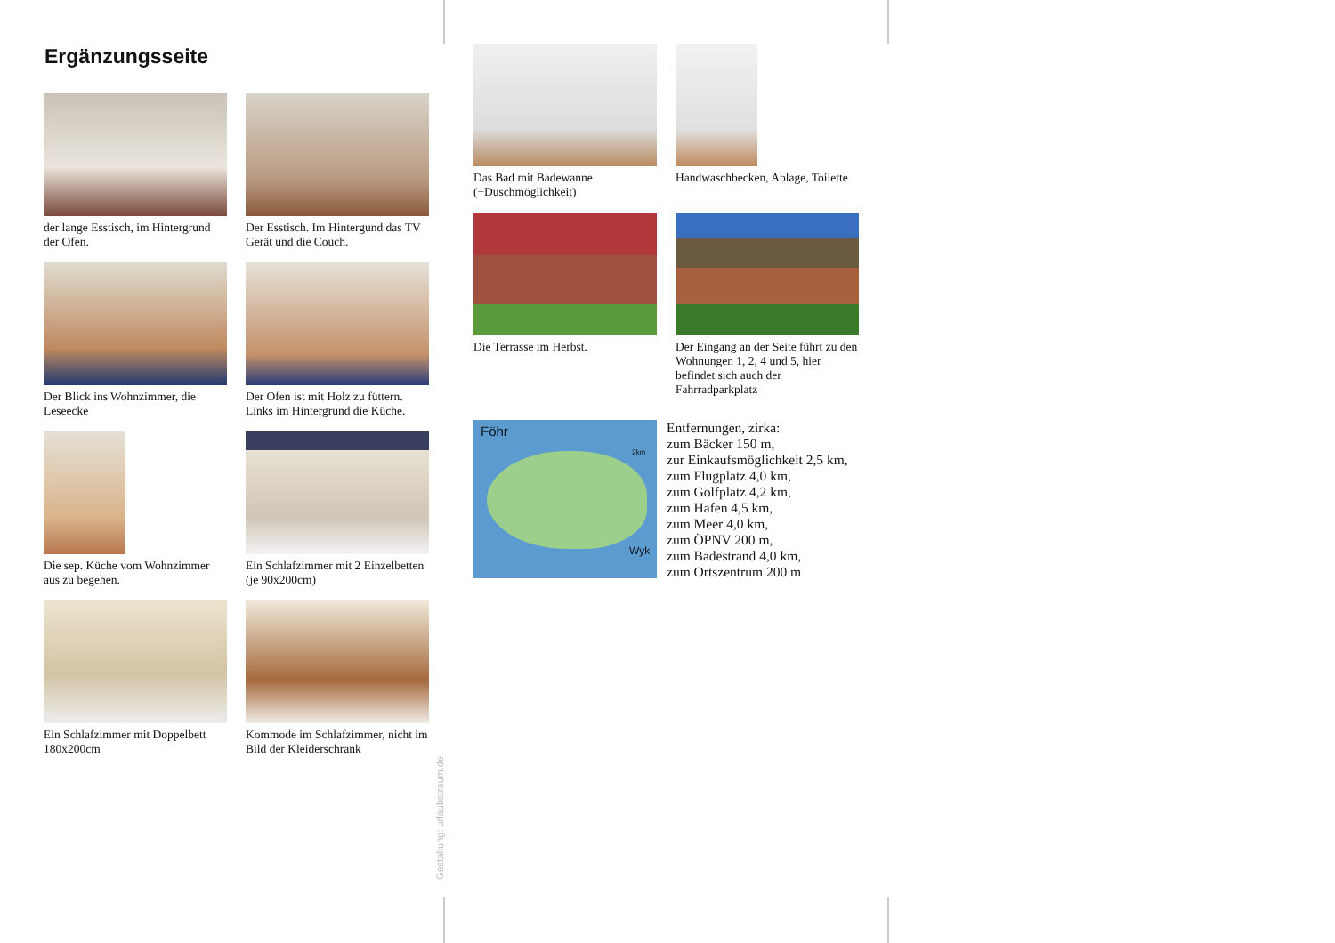Ergänzungsseite
der lange Esstisch, im Hintergrund der Ofen.
Der Esstisch. Im Hintergund das TV Gerät und die Couch.
Der Blick ins Wohnzimmer, die Leseecke
Der Ofen ist mit Holz zu füttern. Links im Hintergrund die Küche.
Die sep. Küche vom Wohnzimmer aus zu begehen.
Ein Schlafzimmer mit 2 Einzelbetten (je 90x200cm)
Ein Schlafzimmer mit Doppelbett 180x200cm
Kommode im Schlafzimmer, nicht im Bild der Kleiderschrank
Gestaltung: urlaubstraum.de
Das Bad mit Badewanne (+Duschmöglichkeit)
Handwaschbecken, Ablage, Toilette
Die Terrasse im Herbst.
Der Eingang an der Seite führt zu den Wohnungen 1, 2, 4 und 5, hier befindet sich auch der Fahrradparkplatz
Föhr
2km
Wyk
Entfernungen, zirka:
zum Bäcker 150 m,
zur Einkaufsmöglichkeit 2,5 km,
zum Flugplatz 4,0 km,
zum Golfplatz 4,2 km,
zum Hafen 4,5 km,
zum Meer 4,0 km,
zum ÖPNV 200 m,
zum Badestrand 4,0 km,
zum Ortszentrum 200 m